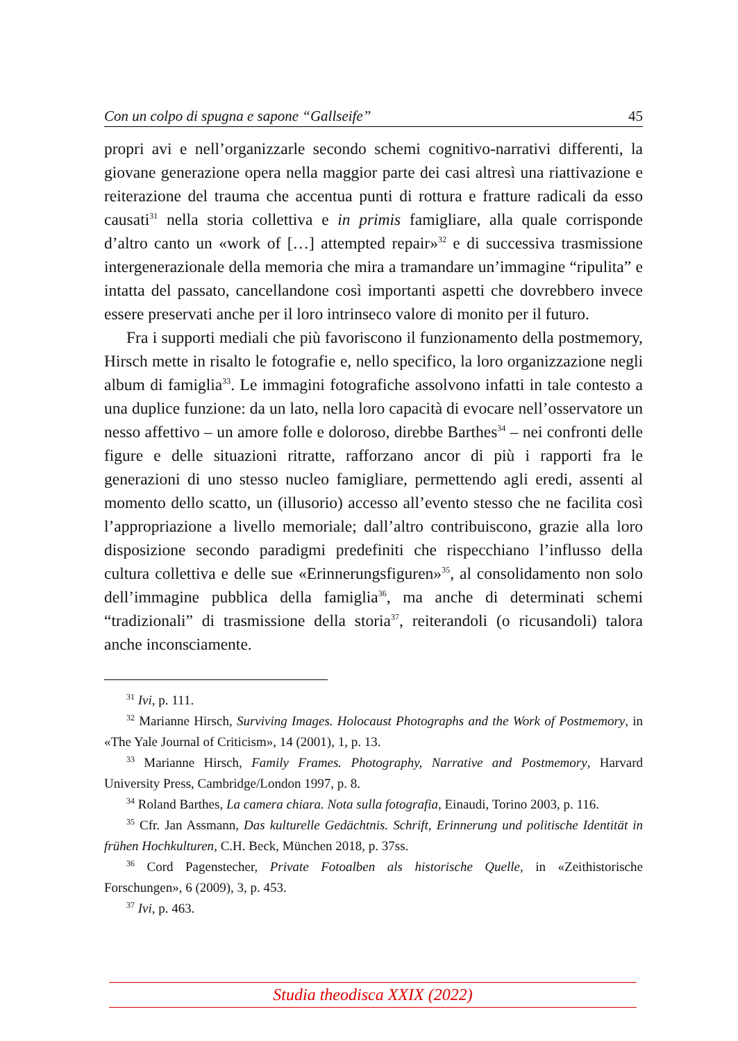Con un colpo di spugna e sapone “Gallseife” 45
propri avi e nell’organizzarle secondo schemi cognitivo-narrativi differenti, la giovane generazione opera nella maggior parte dei casi altresì una riattivazione e reiterazione del trauma che accentua punti di rottura e fratture radicali da esso causati<sup>31</sup> nella storia collettiva e in primis famigliare, alla quale corrisponde d’altro canto un «work of […] attempted repair»<sup>32</sup> e di successiva trasmissione intergenerazionale della memoria che mira a tramandare un’immagine “ripulita” e intatta del passato, cancellandone così importanti aspetti che dovrebbero invece essere preservati anche per il loro intrinseco valore di monito per il futuro.
Fra i supporti mediali che più favoriscono il funzionamento della postmemory, Hirsch mette in risalto le fotografie e, nello specifico, la loro organizzazione negli album di famiglia<sup>33</sup>. Le immagini fotografiche assolvono infatti in tale contesto a una duplice funzione: da un lato, nella loro capacità di evocare nell’osservatore un nesso affettivo – un amore folle e doloroso, direbbe Barthes<sup>34</sup> – nei confronti delle figure e delle situazioni ritratte, rafforzano ancor di più i rapporti fra le generazioni di uno stesso nucleo famigliare, permettendo agli eredi, assenti al momento dello scatto, un (illusorio) accesso all’evento stesso che ne facilita così l’appropriazione a livello memoriale; dall’altro contribuiscono, grazie alla loro disposizione secondo paradigmi predefiniti che rispecchiano l’influsso della cultura collettiva e delle sue «Erinnerungsfiguren»<sup>35</sup>, al consolidamento non solo dell’immagine pubblica della famiglia<sup>36</sup>, ma anche di determinati schemi “tradizionali” di trasmissione della storia<sup>37</sup>, reiterandoli (o ricusandoli) talora anche inconsciamente.
<sup>31</sup> Ivi, p. 111.
<sup>32</sup> Marianne Hirsch, Surviving Images. Holocaust Photographs and the Work of Postmemory, in «The Yale Journal of Criticism», 14 (2001), 1, p. 13.
<sup>33</sup> Marianne Hirsch, Family Frames. Photography, Narrative and Postmemory, Harvard University Press, Cambridge/London 1997, p. 8.
<sup>34</sup> Roland Barthes, La camera chiara. Nota sulla fotografia, Einaudi, Torino 2003, p. 116.
<sup>35</sup> Cfr. Jan Assmann, Das kulturelle Gedächtnis. Schrift, Erinnerung und politische Identität in frühen Hochkulturen, C.H. Beck, München 2018, p. 37ss.
<sup>36</sup> Cord Pagenstecher, Private Fotoalben als historische Quelle, in «Zeithistorische Forschungen», 6 (2009), 3, p. 453.
<sup>37</sup> Ivi, p. 463.
Studia theodisca XXIX (2022)